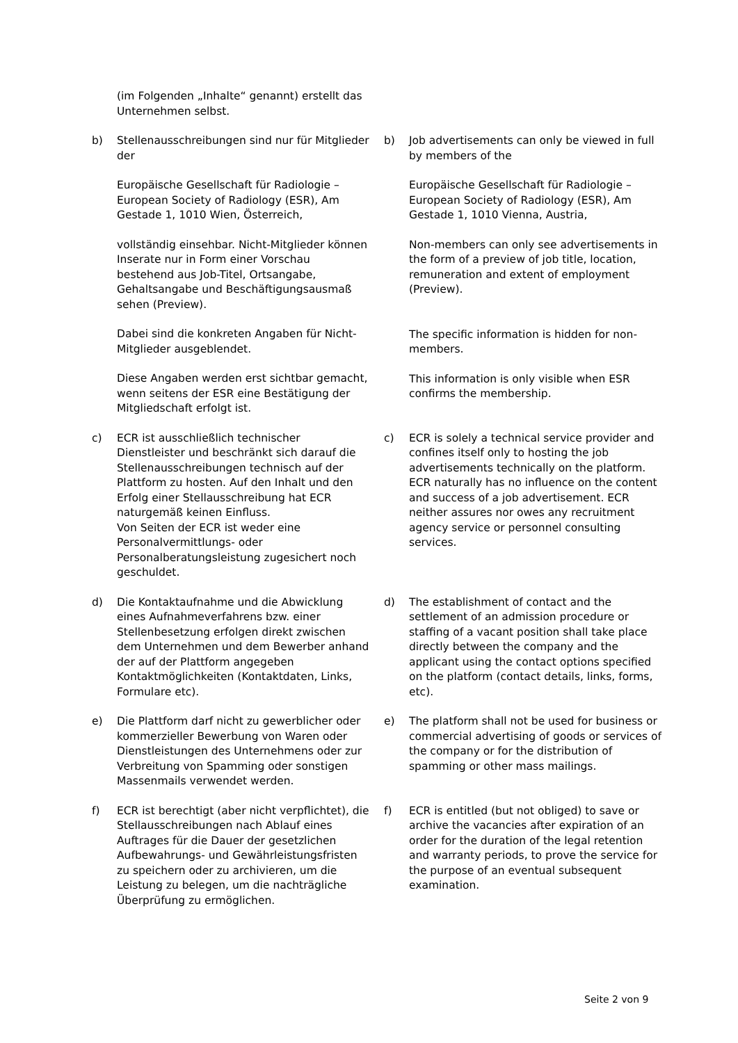(im Folgenden „Inhalte“ genannt) erstellt das Unternehmen selbst.
b) Stellenausschreibungen sind nur für Mitglieder der
Europäische Gesellschaft für Radiologie – European Society of Radiology (ESR), Am Gestade 1, 1010 Wien, Österreich,
vollständig einsehbar. Nicht-Mitglieder können Inserate nur in Form einer Vorschau bestehend aus Job-Titel, Ortsangabe, Gehaltsangabe und Beschäftigungsausmaß sehen (Preview).
Dabei sind die konkreten Angaben für Nicht-Mitglieder ausgeblendet.
Diese Angaben werden erst sichtbar gemacht, wenn seitens der ESR eine Bestätigung der Mitgliedschaft erfolgt ist.
b) Job advertisements can only be viewed in full by members of the
Europäische Gesellschaft für Radiologie – European Society of Radiology (ESR), Am Gestade 1, 1010 Vienna, Austria,
Non-members can only see advertisements in the form of a preview of job title, location, remuneration and extent of employment (Preview).
The specific information is hidden for non-members.
This information is only visible when ESR confirms the membership.
c) ECR ist ausschließlich technischer Dienstleister und beschränkt sich darauf die Stellenausschreibungen technisch auf der Plattform zu hosten. Auf den Inhalt und den Erfolg einer Stellausschreibung hat ECR naturgemäß keinen Einfluss.
Von Seiten der ECR ist weder eine Personalvermittlungs- oder Personalberatungsleistung zugesichert noch geschuldet.
c) ECR is solely a technical service provider and confines itself only to hosting the job advertisements technically on the platform. ECR naturally has no influence on the content and success of a job advertisement. ECR neither assures nor owes any recruitment agency service or personnel consulting services.
d) Die Kontaktaufnahme und die Abwicklung eines Aufnahmeverfahrens bzw. einer Stellenbesetzung erfolgen direkt zwischen dem Unternehmen und dem Bewerber anhand der auf der Plattform angegeben Kontaktmöglichkeiten (Kontaktdaten, Links, Formulare etc).
d) The establishment of contact and the settlement of an admission procedure or staffing of a vacant position shall take place directly between the company and the applicant using the contact options specified on the platform (contact details, links, forms, etc).
e) Die Plattform darf nicht zu gewerblicher oder kommerzieller Bewerbung von Waren oder Dienstleistungen des Unternehmens oder zur Verbreitung von Spamming oder sonstigen Massenmails verwendet werden.
e) The platform shall not be used for business or commercial advertising of goods or services of the company or for the distribution of spamming or other mass mailings.
f) ECR ist berechtigt (aber nicht verpflichtet), die Stellausschreibungen nach Ablauf eines Auftrages für die Dauer der gesetzlichen Aufbewahrungs- und Gewährleistungsfristen zu speichern oder zu archivieren, um die Leistung zu belegen, um die nachträgliche Überprüfung zu ermöglichen.
f) ECR is entitled (but not obliged) to save or archive the vacancies after expiration of an order for the duration of the legal retention and warranty periods, to prove the service for the purpose of an eventual subsequent examination.
Seite 2 von 9